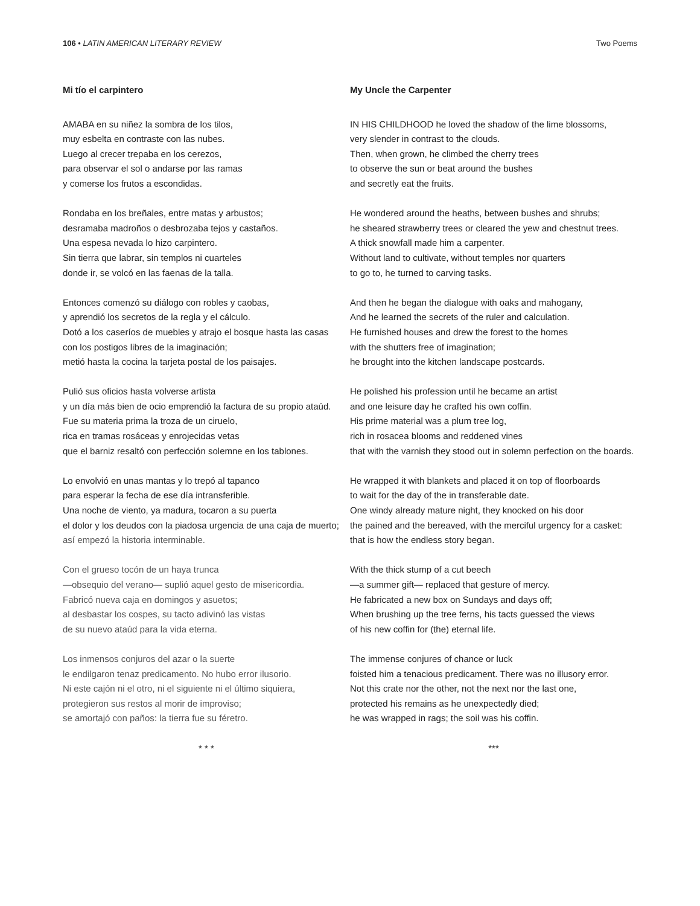106 • LATIN AMERICAN LITERARY REVIEW Two Poems
Mi tío el carpintero
AMABA en su niñez la sombra de los tilos,
muy esbelta en contraste con las nubes.
Luego al crecer trepaba en los cerezos,
para observar el sol o andarse por las ramas
y comerse los frutos a escondidas.
Rondaba en los breñales, entre matas y arbustos;
desramaba madroños o desbrozaba tejos y castaños.
Una espesa nevada lo hizo carpintero.
Sin tierra que labrar, sin templos ni cuarteles
donde ir, se volcó en las faenas de la talla.
Entonces comenzó su diálogo con robles y caobas,
y aprendió los secretos de la regla y el cálculo.
Dotó a los caseríos de muebles y atrajo el bosque hasta las casas
con los postigos libres de la imaginación;
metió hasta la cocina la tarjeta postal de los paisajes.
Pulió sus oficios hasta volverse artista
y un día más bien de ocio emprendió la factura de su propio ataúd.
Fue su materia prima la troza de un ciruelo,
rica en tramas rosáceas y enrojecidas vetas
que el barniz resaltó con perfección solemne en los tablones.
Lo envolvió en unas mantas y lo trepó al tapanco
para esperar la fecha de ese día intransferible.
Una noche de viento, ya madura, tocaron a su puerta
el dolor y los deudos con la piadosa urgencia de una caja de muerto;
así empezó la historia interminable.
Con el grueso tocón de un haya trunca
—obsequio del verano— suplió aquel gesto de misericordia.
Fabricó nueva caja en domingos y asuetos;
al desbastar los cospes, su tacto adivinó las vistas
de su nuevo ataúd para la vida eterna.
Los inmensos conjuros del azar o la suerte
le endilgaron tenaz predicamento. No hubo error ilusorio.
Ni este cajón ni el otro, ni el siguiente ni el último siquiera,
protegieron sus restos al morir de improviso;
se amortajó con paños: la tierra fue su féretro.
* * *
My Uncle the Carpenter
IN HIS CHILDHOOD he loved the shadow of the lime blossoms,
very slender in contrast to the clouds.
Then, when grown, he climbed the cherry trees
to observe the sun or beat around the bushes
and secretly eat the fruits.
He wondered around the heaths, between bushes and shrubs;
he sheared strawberry trees or cleared the yew and chestnut trees.
A thick snowfall made him a carpenter.
Without land to cultivate, without temples nor quarters
to go to, he turned to carving tasks.
And then he began the dialogue with oaks and mahogany,
And he learned the secrets of the ruler and calculation.
He furnished houses and drew the forest to the homes
with the shutters free of imagination;
he brought into the kitchen landscape postcards.
He polished his profession until he became an artist
and one leisure day he crafted his own coffin.
His prime material was a plum tree log,
rich in rosacea blooms and reddened vines
that with the varnish they stood out in solemn perfection on the boards.
He wrapped it with blankets and placed it on top of floorboards
to wait for the day of the in transferable date.
One windy already mature night, they knocked on his door
the pained and the bereaved, with the merciful urgency for a casket:
that is how the endless story began.
With the thick stump of a cut beech
—a summer gift— replaced that gesture of mercy.
He fabricated a new box on Sundays and days off;
When brushing up the tree ferns, his tacts guessed the views
of his new coffin for (the) eternal life.
The immense conjures of chance or luck
foisted him a tenacious predicament. There was no illusory error.
Not this crate nor the other, not the next nor the last one,
protected his remains as he unexpectedly died;
he was wrapped in rags; the soil was his coffin.
***